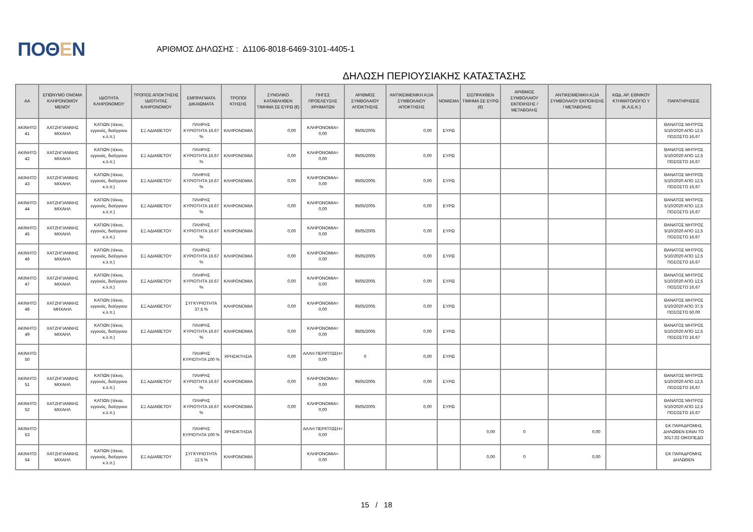ΠΟΘΕΝ
ΑΡΙΘΜΟΣ ΔΗΛΩΣΗΣ : Δ1106-8018-6469-3101-4405-1
ΔΗΛΩΣΗ ΠΕΡΙΟΥΣΙΑΚΗΣ ΚΑΤΑΣΤΑΣΗΣ
| ΑΑ | ΕΠΩΝΥΜΟ ΟΝΟΜΑ ΚΛΗΡΟΝΟΜΟΥ ΜΕΝΟΥ | ΙΔΙΟΤΗΤΑ ΚΛΗΡΟΝΟΜΟΥ | ΤΡΟΠΟΣ ΑΠΟΚΤΗΣΗΣ ΙΔΙΟΤΗΤΑΣ ΚΛΗΡΟΝΟΜΟΥ | ΕΜΠΡΑΓΜΑΤΑ ΔΙΚΑΙΩΜΑΤΑ | ΤΡΟΠΟΙ ΚΤΗΣΗΣ | ΣΥΝΟΛΙΚΟ ΚΑΤΑΒΛΗΘΕΝ ΤΙΜΗΜΑ ΣΕ ΕΥΡΩ (€) | ΠΗΓΕΣ ΠΡΟΕΛΕΥΣΗΣ ΧΡΗΜΑΤΩΝ | ΑΡΙΘΜΟΣ ΣΥΜΒΟΛΑΙΟΥ ΑΠΟΚΤΗΣΗΣ | ΑΝΤΙΚΕΙΜΕΝΙΚΗ ΑΞΙΑ ΣΥΜΒΟΛΑΙΟΥ ΑΠΟΚΤΗΣΗΣ | ΝΟΜΙΣΜΑ | ΕΙΣΠΡΑΧΘΕΝ ΤΙΜΗΜΑ ΣΕ ΕΥΡΩ (€) | ΑΡΙΘΜΟΣ ΣΥΜΒΟΛΑΙΟΥ ΕΚΠΟΙΗΣΗΣ /ΜΕΤΑΒΟΛΗΣ | ΑΝΤΙΚΕΙΜΕΝΙΚΗ ΑΞΙΑ ΣΥΜΒΟΛΑΙΟΥ ΕΚΠΟΙΗΣΗΣ / ΜΕΤΑΒΟΛΗΣ | ΚΩΔ. ΑΡ. ΕΘΝΙΚΟΥ ΚΤΗΜΑΤΟΛΟΓΙΟ Υ (Κ.Α.Ε.Κ.) | ΠΑΡΑΤΗΡΗΣΕΙΣ |
| --- | --- | --- | --- | --- | --- | --- | --- | --- | --- | --- | --- | --- | --- | --- | --- |
| ΑΚΙΝΗΤΟ 41 | ΧΑΤΖΗΓΙΑΝΝΗΣ ΜΙΧΑΗΛ | ΚΑΤΙΩΝ (τέκνο, εγγονός, δισέγγονο κ.λ.π.) | ΕΞ ΑΔΙΑΘΕΤΟΥ | ΠΛΗΡΗΣ ΚΥΡΙΟΤΗΤΑ 16.67 % | ΚΛΗΡΟΝΟΜΙΑ | 0,00 | ΚΛΗΡΟΝΟΜΙΑ= 0,00 | 9505/2005 | 0,00 | ΕΥΡΩ | | | | | ΘΑΝΑΤΟΣ ΜΗΤΡΟΣ 5/10/2020 ΑΠΟ 12,5 ΠΟΣΟΣΤΟ 16,67 |
| ΑΚΙΝΗΤΟ 42 | ΧΑΤΖΗΓΙΑΝΝΗΣ ΜΙΧΑΗΛ | ΚΑΤΙΩΝ (τέκνο, εγγονός, δισέγγονο κ.λ.π.) | ΕΞ ΑΔΙΑΘΕΤΟΥ | ΠΛΗΡΗΣ ΚΥΡΙΟΤΗΤΑ 16.67 % | ΚΛΗΡΟΝΟΜΙΑ | 0,00 | ΚΛΗΡΟΝΟΜΙΑ= 0,00 | 9505/2005 | 0,00 | ΕΥΡΩ | | | | | ΘΑΝΑΤΟΣ ΜΗΤΡΟΣ 5/10/2020 ΑΠΟ 12,5 ΠΟΣΟΣΤΟ 16,67 |
| ΑΚΙΝΗΤΟ 43 | ΧΑΤΖΗΓΙΑΝΝΗΣ ΜΙΧΑΗΛ | ΚΑΤΙΩΝ (τέκνο, εγγονός, δισέγγονο κ.λ.π.) | ΕΞ ΑΔΙΑΘΕΤΟΥ | ΠΛΗΡΗΣ ΚΥΡΙΟΤΗΤΑ 16.67 % | ΚΛΗΡΟΝΟΜΙΑ | 0,00 | ΚΛΗΡΟΝΟΜΙΑ= 0,00 | 9505/2005 | 0,00 | ΕΥΡΩ | | | | | ΘΑΝΑΤΟΣ ΜΗΤΡΟΣ 5/10/2020 ΑΠΟ 12,5 ΠΟΣΟΣΤΟ 16,67 |
| ΑΚΙΝΗΤΟ 44 | ΧΑΤΖΗΓΙΑΝΝΗΣ ΜΙΧΑΗΛ | ΚΑΤΙΩΝ (τέκνο, εγγονός, δισέγγονο κ.λ.π.) | ΕΞ ΑΔΙΑΘΕΤΟΥ | ΠΛΗΡΗΣ ΚΥΡΙΟΤΗΤΑ 16.67 % | ΚΛΗΡΟΝΟΜΙΑ | 0,00 | ΚΛΗΡΟΝΟΜΙΑ= 0,00 | 9505/2005 | 0,00 | ΕΥΡΩ | | | | | ΘΑΝΑΤΟΣ ΜΗΤΡΟΣ 5/10/2020 ΑΠΟ 12,5 ΠΟΣΟΣΤΟ 16,67 |
| ΑΚΙΝΗΤΟ 45 | ΧΑΤΖΗΓΙΑΝΝΗΣ ΜΙΧΑΗΛ | ΚΑΤΙΩΝ (τέκνο, εγγονός, δισέγγονο κ.λ.π.) | ΕΞ ΑΔΙΑΘΕΤΟΥ | ΠΛΗΡΗΣ ΚΥΡΙΟΤΗΤΑ 16.67 % | ΚΛΗΡΟΝΟΜΙΑ | 0,00 | ΚΛΗΡΟΝΟΜΙΑ= 0,00 | 9505/2005 | 0,00 | ΕΥΡΩ | | | | | ΘΑΝΑΤΟΣ ΜΗΤΡΟΣ 5/10/2020 ΑΠΟ 12,5 ΠΟΣΟΣΤΟ 16,67 |
| ΑΚΙΝΗΤΟ 46 | ΧΑΤΖΗΓΙΑΝΝΗΣ ΜΙΧΑΗΛ | ΚΑΤΙΩΝ (τέκνο, εγγονός, δισέγγονο κ.λ.π.) | ΕΞ ΑΔΙΑΘΕΤΟΥ | ΠΛΗΡΗΣ ΚΥΡΙΟΤΗΤΑ 16.67 % | ΚΛΗΡΟΝΟΜΙΑ | 0,00 | ΚΛΗΡΟΝΟΜΙΑ= 0,00 | 9505/2005 | 0,00 | ΕΥΡΩ | | | | | ΘΑΝΑΤΟΣ ΜΗΤΡΟΣ 5/10/2020 ΑΠΟ 12,5 ΠΟΣΟΣΤΟ 16,67 |
| ΑΚΙΝΗΤΟ 47 | ΧΑΤΖΗΓΙΑΝΝΗΣ ΜΙΧΑΗΛ | ΚΑΤΙΩΝ (τέκνο, εγγονός, δισέγγονο κ.λ.π.) | ΕΞ ΑΔΙΑΘΕΤΟΥ | ΠΛΗΡΗΣ ΚΥΡΙΟΤΗΤΑ 16.67 % | ΚΛΗΡΟΝΟΜΙΑ | 0,00 | ΚΛΗΡΟΝΟΜΙΑ= 0,00 | 9505/2005 | 0,00 | ΕΥΡΩ | | | | | ΘΑΝΑΤΟΣ ΜΗΤΡΟΣ 5/10/2020 ΑΠΟ 12,5 ΠΟΣΟΣΤΟ 16,67 |
| ΑΚΙΝΗΤΟ 48 | ΧΑΤΖΗΓΙΑΝΝΗΣ ΜΗΧΑΗΛ | ΚΑΤΙΩΝ (τέκνο, εγγονός, δισέγγονο κ.λ.π.) | ΕΞ ΑΔΙΑΘΕΤΟΥ | ΣΥΓΚΥΡΙΟΤΗΤΑ 37.5 % | ΚΛΗΡΟΝΟΜΙΑ | 0,00 | ΚΛΗΡΟΝΟΜΙΑ= 0,00 | 9505/2005 | 0,00 | ΕΥΡΩ | | | | | ΘΑΝΑΤΟΣ ΜΗΤΡΟΣ 5/10/2020 ΑΠΟ 37,5 ΠΟΣΟΣΤΟ 50,00 |
| ΑΚΙΝΗΤΟ 49 | ΧΑΤΖΗΓΙΑΝΝΗΣ ΜΙΧΑΗΛ | ΚΑΤΙΩΝ (τέκνο, εγγονός, δισέγγονο κ.λ.π.) | ΕΞ ΑΔΙΑΘΕΤΟΥ | ΠΛΗΡΗΣ ΚΥΡΙΟΤΗΤΑ 16.67 % | ΚΛΗΡΟΝΟΜΙΑ | 0,00 | ΚΛΗΡΟΝΟΜΙΑ= 0,00 | 9505/2005 | 0,00 | ΕΥΡΩ | | | | | ΘΑΝΑΤΟΣ ΜΗΤΡΟΣ 5/10/2020 ΑΠΟ 12,5 ΠΟΣΟΣΤΟ 16,67 |
| ΑΚΙΝΗΤΟ 50 | | | | ΠΛΗΡΗΣ ΚΥΡΙΟΤΗΤΑ 100 % | ΧΡΗΣΙΚΤΗΣΙΑ | 0,00 | ΑΛΛΗ ΠΕΡΙΠΤΩΣΗ= 0,00 | 0 | 0,00 | ΕΥΡΩ | | | | | |
| ΑΚΙΝΗΤΟ 51 | ΧΑΤΖΗΓΙΑΝΝΗΣ ΜΙΧΑΗΛ | ΚΑΤΙΩΝ (τέκνο, εγγονός, δισέγγονο κ.λ.π.) | ΕΞ ΑΔΙΑΘΕΤΟΥ | ΠΛΗΡΗΣ ΚΥΡΙΟΤΗΤΑ 16.67 % | ΚΛΗΡΟΝΟΜΙΑ | 0,00 | ΚΛΗΡΟΝΟΜΙΑ= 0,00 | 9505/2005 | 0,00 | ΕΥΡΩ | | | | | ΘΑΝΑΤΟΣ ΜΗΤΡΟΣ 5/10/2020 ΑΠΟ 12,5 ΠΟΣΟΣΤΟ 16,67 |
| ΑΚΙΝΗΤΟ 52 | ΧΑΤΖΗΓΙΑΝΝΗΣ ΜΙΧΑΗΛ | ΚΑΤΙΩΝ (τέκνο, εγγονός, δισέγγονο κ.λ.π.) | ΕΞ ΑΔΙΑΘΕΤΟΥ | ΠΛΗΡΗΣ ΚΥΡΙΟΤΗΤΑ 16.67 % | ΚΛΗΡΟΝΟΜΙΑ | 0,00 | ΚΛΗΡΟΝΟΜΙΑ= 0,00 | 9505/2005 | 0,00 | ΕΥΡΩ | | | | | ΘΑΝΑΤΟΣ ΜΗΤΡΟΣ 5/10/2020 ΑΠΟ 12,5 ΠΟΣΟΣΤΟ 16,67 |
| ΑΚΙΝΗΤΟ 53 | | | | ΠΛΗΡΗΣ ΚΥΡΙΟΤΗΤΑ 100 % | ΧΡΗΣΙΚΤΗΣΙΑ | | ΑΛΛΗ ΠΕΡΙΠΤΩΣΗ= 0,00 | | | | 0,00 | 0 | 0,00 | | ΕΚ ΠΑΡΑΔΡΟΜΗΣ ΔΗΛΩΘΕΝ ΕΙΝΑΙ ΤΟ 3017,02 ΟΙΚΟΠΕΔΟ |
| ΑΚΙΝΗΤΟ 54 | ΧΑΤΖΗΓΙΑΝΝΗΣ ΜΙΧΑΗΛ | ΚΑΤΙΩΝ (τέκνο, εγγονός, δισέγγονο κ.λ.π.) | ΕΞ ΑΔΙΑΘΕΤΟΥ | ΣΥΓΚΥΡΙΟΤΗΤΑ 12.5 % | ΚΛΗΡΟΝΟΜΙΑ | | ΚΛΗΡΟΝΟΜΙΑ= 0,00 | | | | 0,00 | 0 | 0,00 | | ΕΚ ΠΑΡΑΔΡΟΜΗΣ ΔΗΛΩΘΕΝ |
15 / 18